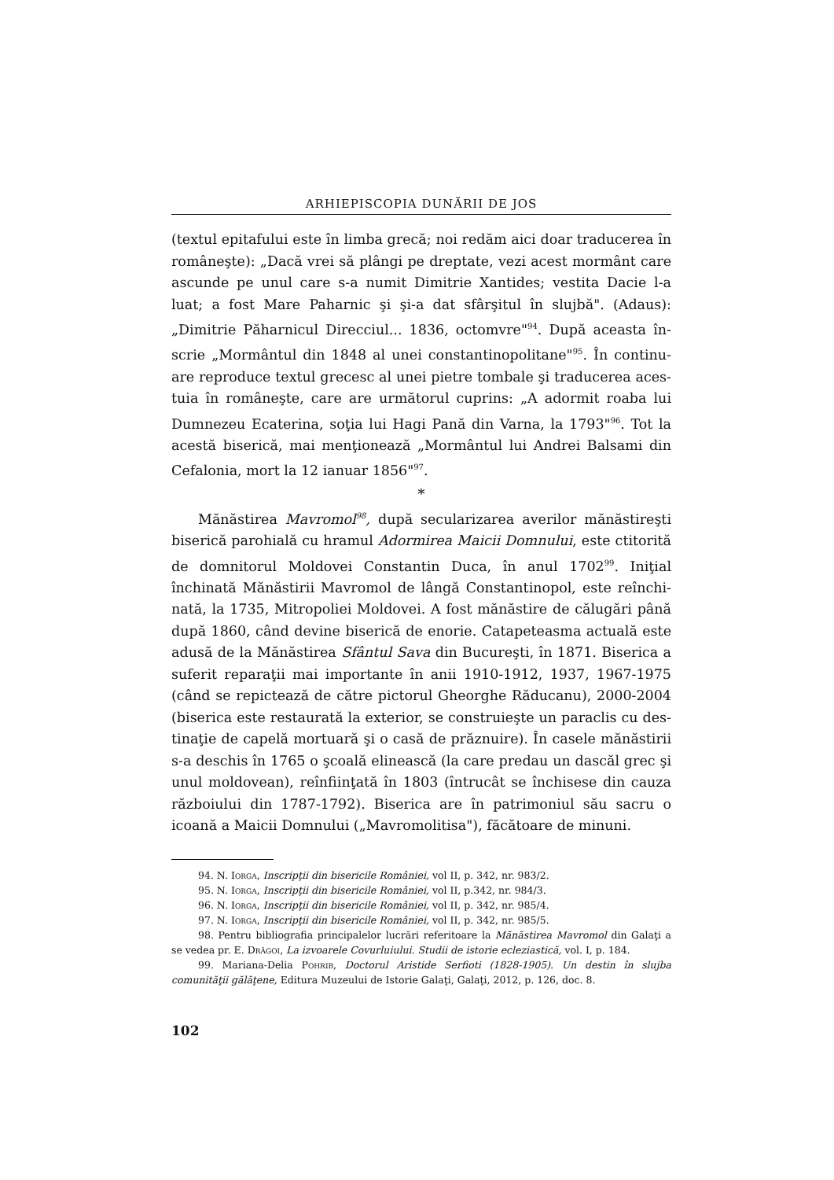ARHIEPISCOPIA DUNĂRII DE JOS
(textul epitafului este în limba grecă; noi redăm aici doar traducerea în româneşte): „Dacă vrei să plângi pe dreptate, vezi acest mormânt care ascunde pe unul care s-a numit Dimitrie Xantides; vestita Dacie l-a luat; a fost Mare Paharnic şi şi-a dat sfârşitul în slujbă". (Adaus): „Dimitrie Păharnicul Direcciul... 1836, octomvre"<sup>94</sup>. După aceasta în­scrie „Mormântul din 1848 al unei constantinopolitane"<sup>95</sup>. În continu­are reproduce textul grecesc al unei pietre tombale şi traducerea aces­tuia în româneşte, care are următorul cuprins: „A adormit roaba lui Dumnezeu Ecaterina, soţia lui Hagi Pană din Varna, la 1793"<sup>96</sup>. Tot la acestă biserică, mai menţionează „Mormântul lui Andrei Balsami din Cefalonia, mort la 12 ianuar 1856"<sup>97</sup>.
*
Mănăstirea Mavromol<sup>98</sup>, după secularizarea averilor mănăstireşti biserică parohială cu hramul Adormirea Maicii Domnului, este ctito­rită de domnitorul Moldovei Constantin Duca, în anul 1702<sup>99</sup>. Iniţial închinată Mănăstirii Mavromol de lângă Constantinopol, este reînchi­nată, la 1735, Mitropoliei Moldovei. A fost mănăstire de călugări până după 1860, când devine biserică de enorie. Catapeteasma actuală este adusă de la Mănăstirea Sfântul Sava din Bucureşti, în 1871. Biserica a suferit reparaţii mai importante în anii 1910-1912, 1937, 1967-1975 (când se repictează de către pictorul Gheorghe Răducanu), 2000-2004 (biserica este restaurată la exterior, se construieşte un paraclis cu des­tinaţie de capelă mortuară şi o casă de prăznuire). În casele mănăstirii s-a deschis în 1765 o şcoală elinească (la care predau un dascăl grec şi unul moldovean), reînfiinţată în 1803 (întrucât se închisese din cau­za războiului din 1787-1792). Biserica are în patrimoniul său sacru o icoană a Maicii Domnului („Mavromolitisa"), făcătoare de minuni.
94. N. Iorga, Inscripţii din bisericile României, vol II, p. 342, nr. 983/2.
95. N. Iorga, Inscripţii din bisericile României, vol II, p.342, nr. 984/3.
96. N. Iorga, Inscripţii din bisericile României, vol II, p. 342, nr. 985/4.
97. N. Iorga, Inscripţii din bisericile României, vol II, p. 342, nr. 985/5.
98. Pentru bibliografia principalelor lucrări referitoare la Mănăstirea Mavromol din Galaţi a se vedea pr. E. Drăgoi, La izvoarele Covurluiului. Studii de istorie eclezi­astică, vol. I, p. 184.
99. Mariana-Delia Pohrib, Doctorul Aristide Serfioti (1828-1905). Un destin în sluj­ba comunităţii gălăţene, Editura Muzeului de Istorie Galaţi, Galaţi, 2012, p. 126, doc. 8.
102